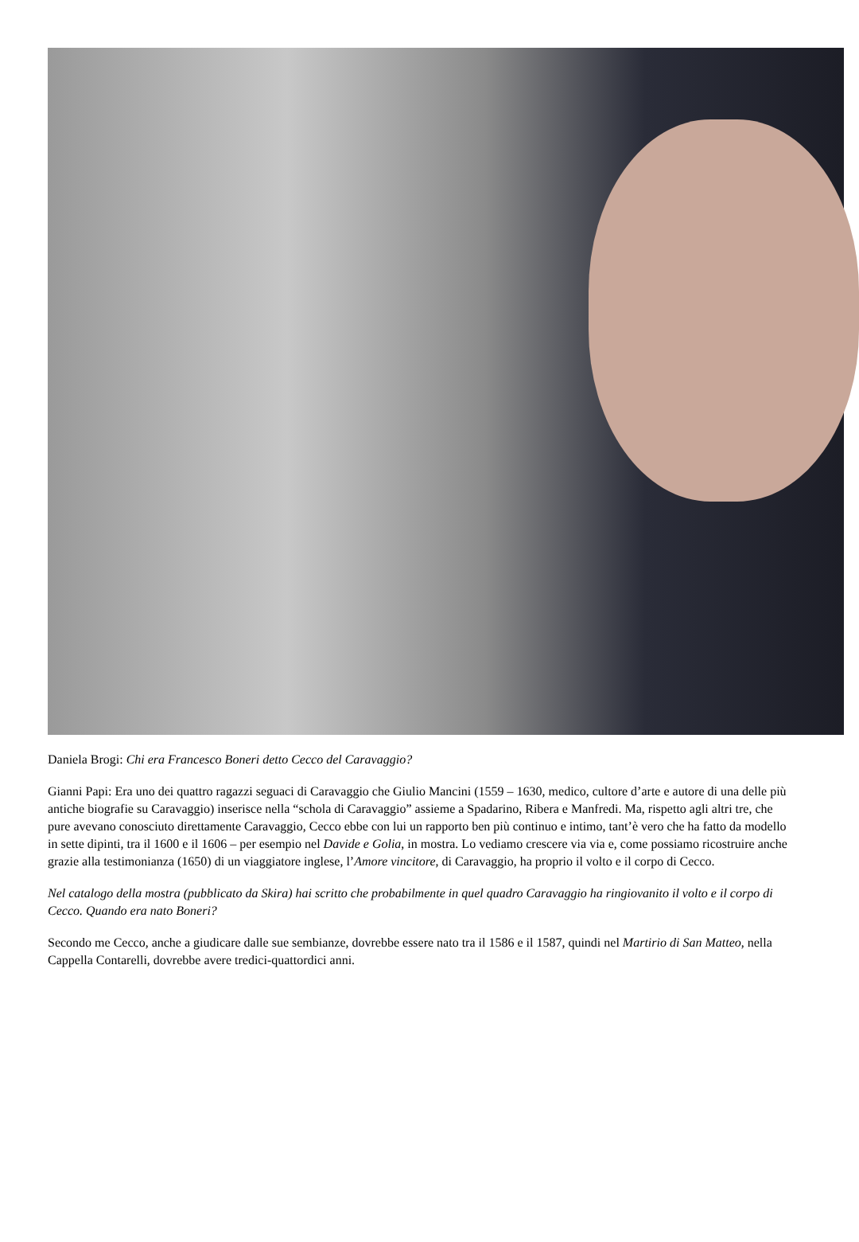Daniela Brogi: Chi era Francesco Boneri detto Cecco del Caravaggio?
Gianni Papi: Era uno dei quattro ragazzi seguaci di Caravaggio che Giulio Mancini (1559 – 1630, medico, cultore d’arte e autore di una delle più antiche biografie su Caravaggio) inserisce nella “schola di Caravaggio” assieme a Spadarino, Ribera e Manfredi. Ma, rispetto agli altri tre, che pure avevano conosciuto direttamente Caravaggio, Cecco ebbe con lui un rapporto ben più continuo e intimo, tant’è vero che ha fatto da modello in sette dipinti, tra il 1600 e il 1606 – per esempio nel Davide e Golia, in mostra. Lo vediamo crescere via via e, come possiamo ricostruire anche grazie alla testimonianza (1650) di un viaggiatore inglese, l’Amore vincitore, di Caravaggio, ha proprio il volto e il corpo di Cecco.
Nel catalogo della mostra (pubblicato da Skira) hai scritto che probabilmente in quel quadro Caravaggio ha ringiovanito il volto e il corpo di Cecco. Quando era nato Boneri?
Secondo me Cecco, anche a giudicare dalle sue sembianze, dovrebbe essere nato tra il 1586 e il 1587, quindi nel Martirio di San Matteo, nella Cappella Contarelli, dovrebbe avere tredici-quattordici anni.